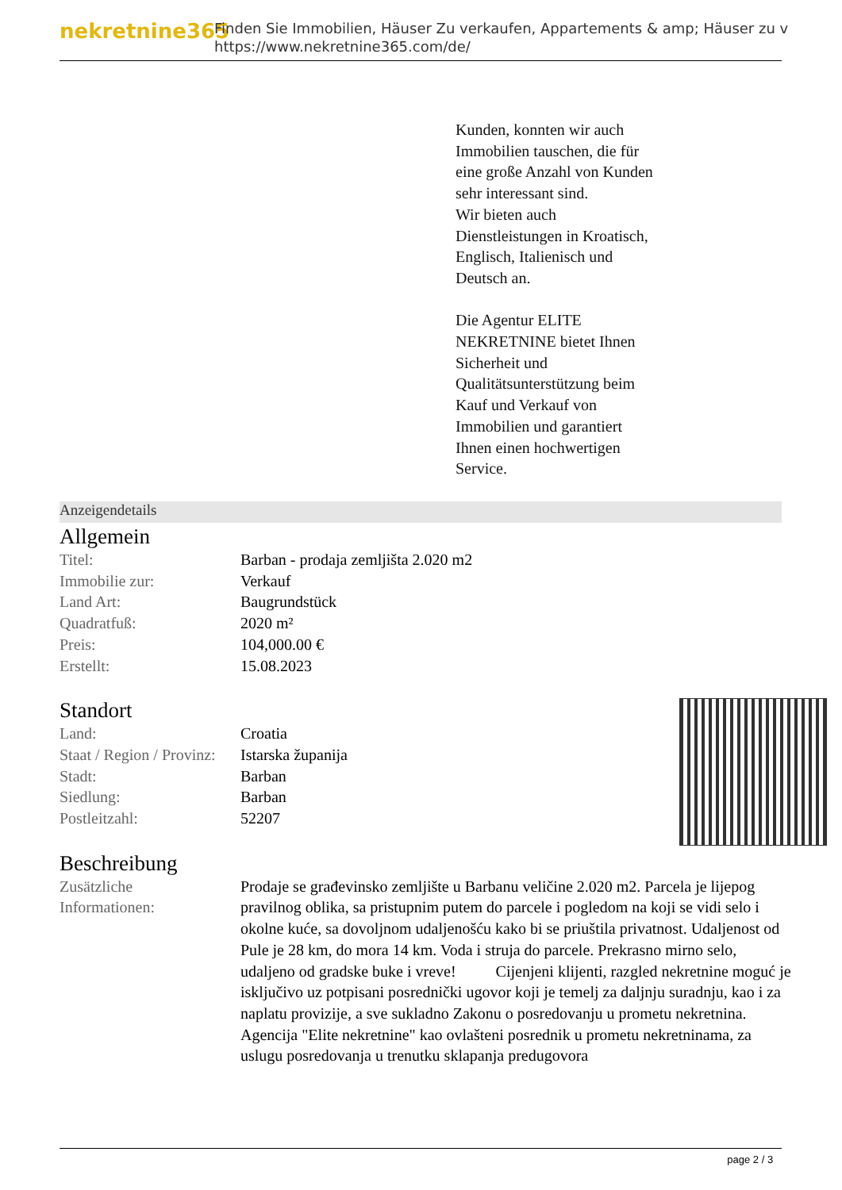nekretnine365
Finden Sie Immobilien, Häuser Zu verkaufen, Appartements & amp; Häuser zu v
https://www.nekretnine365.com/de/
Kunden, konnten wir auch
Immobilien tauschen, die für
eine große Anzahl von Kunden
sehr interessant sind.
Wir bieten auch
Dienstleistungen in Kroatisch,
Englisch, Italienisch und
Deutsch an.
Die Agentur ELITE
NEKRETNINE bietet Ihnen
Sicherheit und
Qualitätsunterstützung beim
Kauf und Verkauf von
Immobilien und garantiert
Ihnen einen hochwertigen
Service.
Anzeigendetails
Allgemein
| Titel: | Barban - prodaja zemljišta 2.020 m2 |
| Immobilie zur: | Verkauf |
| Land Art: | Baugrundstück |
| Quadratfuß: | 2020 m² |
| Preis: | 104,000.00 € |
| Erstellt: | 15.08.2023 |
Standort
| Land: | Croatia |
| Staat / Region / Provinz: | Istarska županija |
| Stadt: | Barban |
| Siedlung: | Barban |
| Postleitzahl: | 52207 |
Beschreibung
| Zusätzliche Informationen: | Prodaje se građevinsko zemljište u Barbanu veličine 2.020 m2. Parcela je lijepog pravilnog oblika, sa pristupnim putem do parcele i pogledom na koji se vidi selo i okolne kuće, sa dovoljnom udaljenošću kako bi se priuštila privatnost. Udaljenost od Pule je 28 km, do mora 14 km. Voda i struja do parcele. Prekrasno mirno selo, udaljeno od gradske buke i vreve! Cijenjeni klijenti, razgled nekretnine moguć je isključivo uz potpisani posrednički ugovor koji je temelj za daljnju suradnju, kao i za naplatu provizije, a sve sukladno Zakonu o posredovanju u prometu nekretnina. Agencija "Elite nekretnine" kao ovlašteni posrednik u prometu nekretninama, za uslugu posredovanja u trenutku sklapanja predugovora |
page 2 / 3